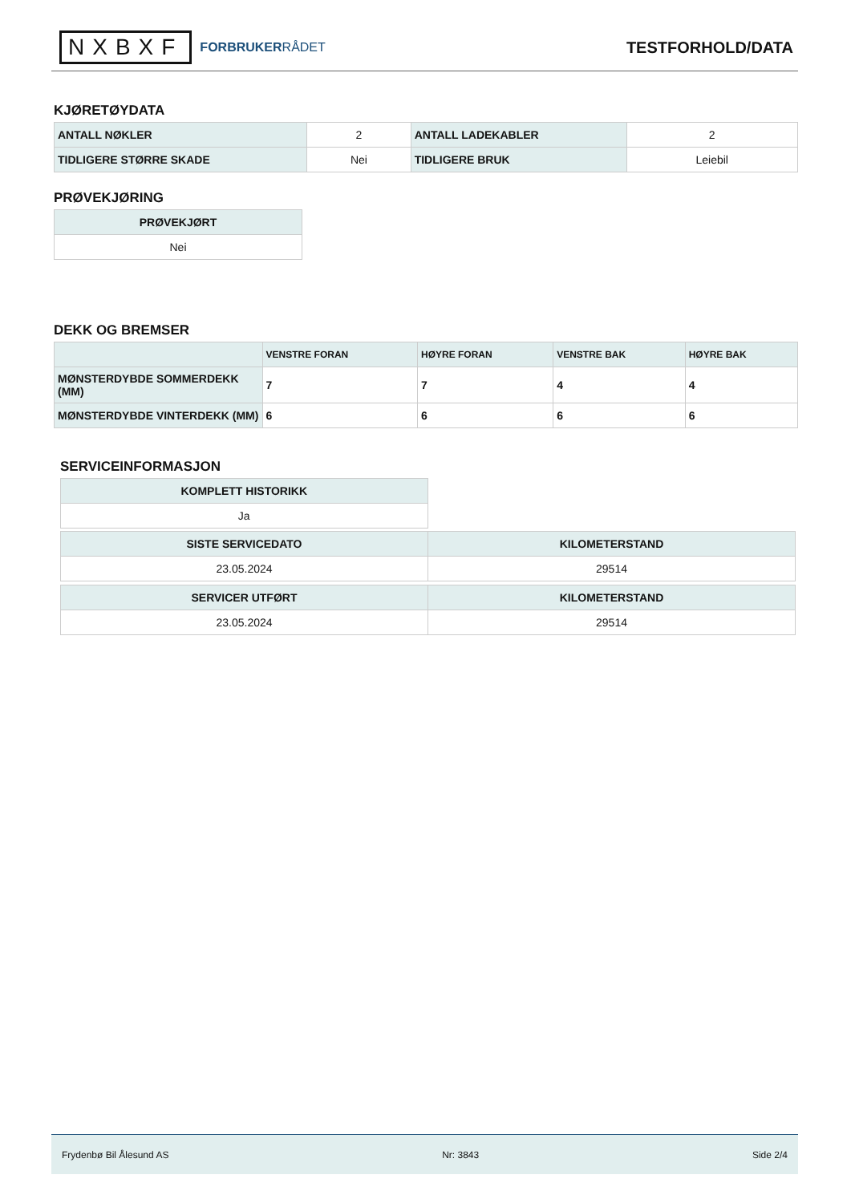NXBXF
FORBRUKERRÅDET
TESTFORHOLD/DATA
KJØRETØYDATA
| ANTALL NØKLER | 2 | ANTALL LADEKABLER | 2 |
| TIDLIGERE STØRRE SKADE | Nei | TIDLIGERE BRUK | Leiebil |
PRØVEKJØRING
| PRØVEKJØRT |
| --- |
| Nei |
DEKK OG BREMSER
| | VENSTRE FORAN | HØYRE FORAN | VENSTRE BAK | HØYRE BAK |
| --- | --- | --- | --- | --- |
| MØNSTERDYBDE SOMMERDEKK (MM) | 7 | 7 | 4 | 4 |
| MØNSTERDYBDE VINTERDEKK (MM) | 6 | 6 | 6 | 6 |
SERVICEINFORMASJON
| KOMPLETT HISTORIKK |
| --- |
| Ja |
| SISTE SERVICEDATO | KILOMETERSTAND |
| --- | --- |
| 23.05.2024 | 29514 |
| SERVICER UTFØRT | KILOMETERSTAND |
| --- | --- |
| 23.05.2024 | 29514 |
Frydenbø Bil Ålesund AS Nr: 3843 Side 2/4